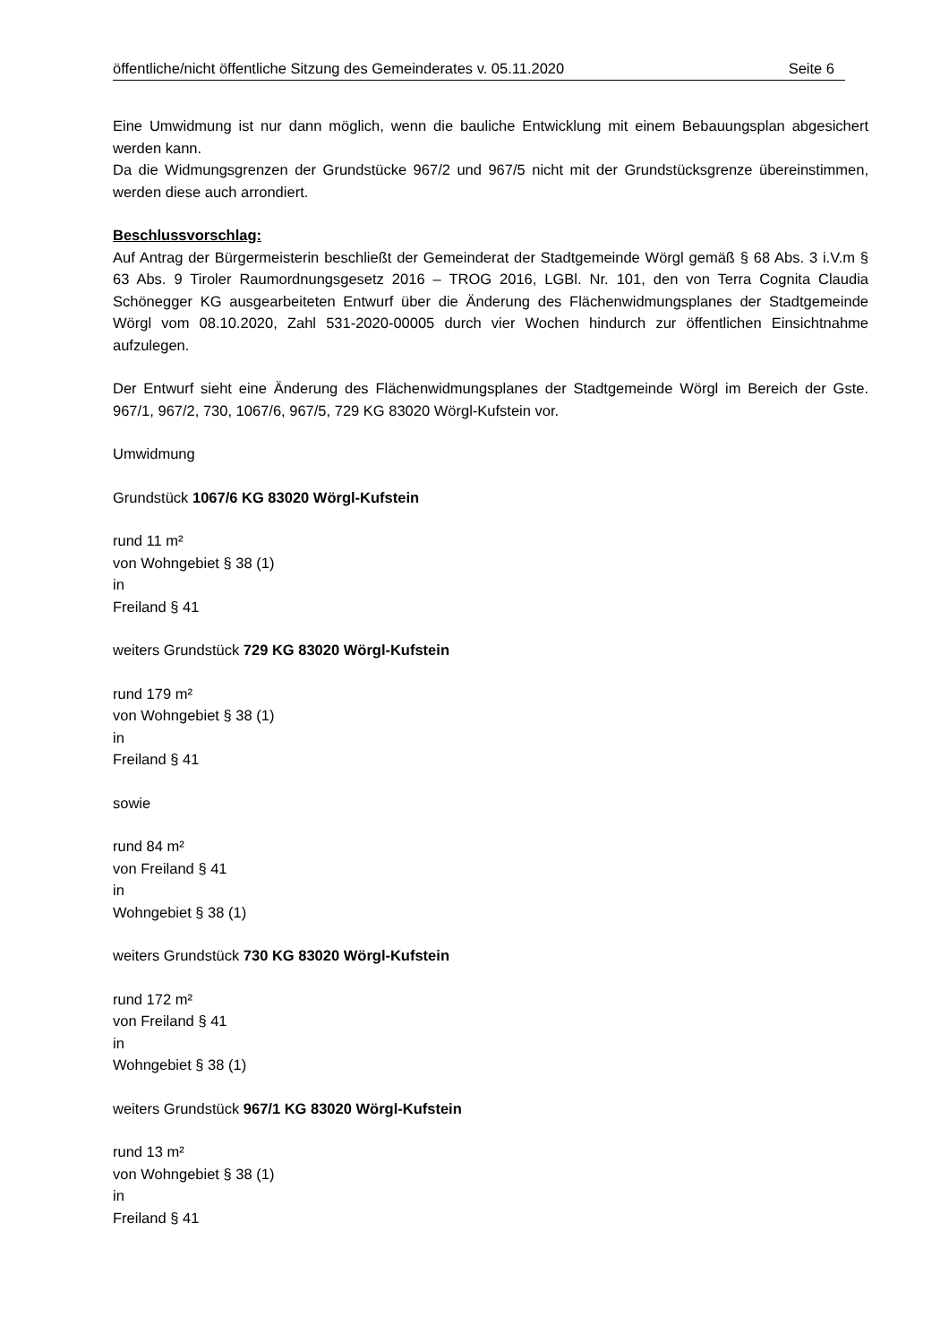öffentliche/nicht öffentliche Sitzung des Gemeinderates v. 05.11.2020 Seite 6
Eine Umwidmung ist nur dann möglich, wenn die bauliche Entwicklung mit einem Bebauungsplan abgesichert werden kann.
Da die Widmungsgrenzen der Grundstücke 967/2 und 967/5 nicht mit der Grundstücksgrenze übereinstimmen, werden diese auch arrondiert.
Beschlussvorschlag:
Auf Antrag der Bürgermeisterin beschließt der Gemeinderat der Stadtgemeinde Wörgl gemäß § 68 Abs. 3 i.V.m § 63 Abs. 9 Tiroler Raumordnungsgesetz 2016 – TROG 2016, LGBl. Nr. 101, den von Terra Cognita Claudia Schönegger KG ausgearbeiteten Entwurf über die Änderung des Flächenwidmungsplanes der Stadtgemeinde Wörgl vom 08.10.2020, Zahl 531-2020-00005 durch vier Wochen hindurch zur öffentlichen Einsichtnahme aufzulegen.
Der Entwurf sieht eine Änderung des Flächenwidmungsplanes der Stadtgemeinde Wörgl im Bereich der Gste. 967/1, 967/2, 730, 1067/6, 967/5, 729 KG 83020 Wörgl-Kufstein vor.
Umwidmung
Grundstück 1067/6 KG 83020 Wörgl-Kufstein
rund 11 m²
von Wohngebiet § 38 (1)
in
Freiland § 41
weiters Grundstück 729 KG 83020 Wörgl-Kufstein
rund 179 m²
von Wohngebiet § 38 (1)
in
Freiland § 41
sowie
rund 84 m²
von Freiland § 41
in
Wohngebiet § 38 (1)
weiters Grundstück 730 KG 83020 Wörgl-Kufstein
rund 172 m²
von Freiland § 41
in
Wohngebiet § 38 (1)
weiters Grundstück 967/1 KG 83020 Wörgl-Kufstein
rund 13 m²
von Wohngebiet § 38 (1)
in
Freiland § 41